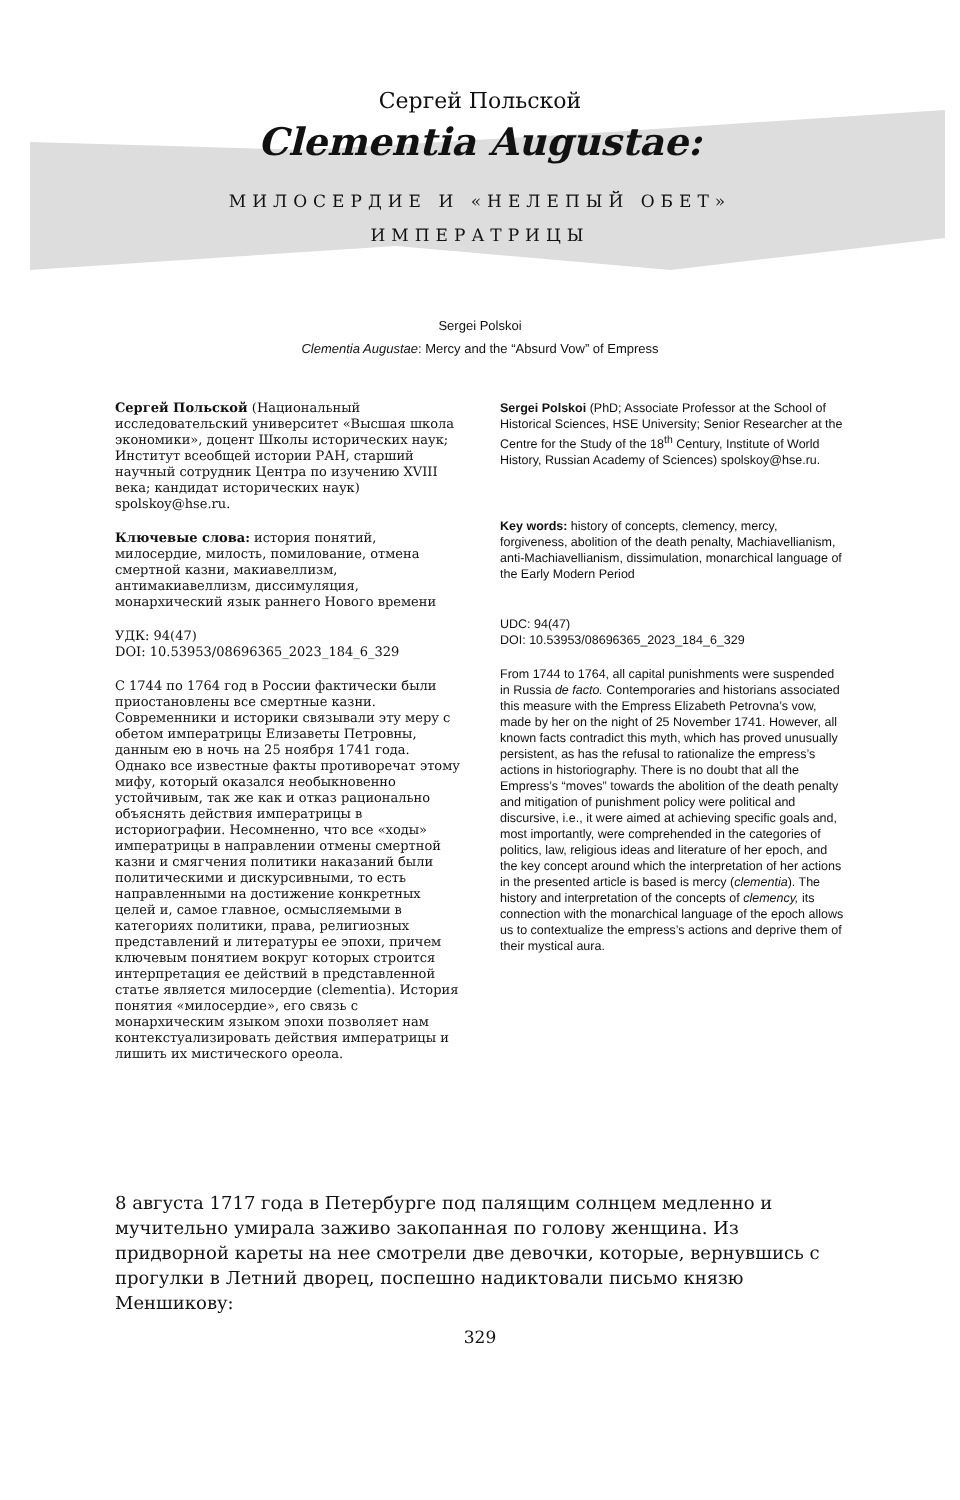Сергей Польской
Clementia Augustae:
МИЛОСЕРДИЕ И «НЕЛЕПЫЙ ОБЕТ»
ИМПЕРАТРИЦЫ
Sergei Polskoi
Clementia Augustae: Mercy and the “Absurd Vow” of Empress
Сергей Польской (Национальный исследовательский университет «Высшая школа экономики», доцент Школы исторических наук; Институт всеобщей истории РАН, старший научный сотрудник Центра по изучению XVIII века; кандидат исторических наук) spolskoy@hse.ru.
Ключевые слова: история понятий, милосердие, милость, помилование, отмена смертной казни, макиавеллизм, антимакиавеллизм, диссимуляция, монархический язык раннего Нового времени
УДК: 94(47)
DOI: 10.53953/08696365_2023_184_6_329
С 1744 по 1764 год в России фактически были приостановлены все смертные казни. Современники и историки связывали эту меру с обетом императрицы Елизаветы Петровны, данным ею в ночь на 25 ноября 1741 года. Однако все известные факты противоречат этому мифу, который оказался необыкновенно устойчивым, так же как и отказ рационально объяснять действия императрицы в историографии. Несомненно, что все «ходы» императрицы в направлении отмены смертной казни и смягчения политики наказаний были политическими и дискурсивными, то есть направленными на достижение конкретных целей и, самое главное, осмысляемыми в категориях политики, права, религиозных представлений и литературы ее эпохи, причем ключевым понятием вокруг которых строится интерпретация ее действий в представленной статье является милосердие (clementia). История понятия «милосердие», его связь с монархическим языком эпохи позволяет нам контекстуализировать действия императрицы и лишить их мистического ореола.
Sergei Polskoi (PhD; Associate Professor at the School of Historical Sciences, HSE University; Senior Researcher at the Centre for the Study of the 18<sup>th</sup> Century, Institute of World History, Russian Academy of Sciences) spolskoy@hse.ru.
Key words: history of concepts, clemency, mercy, forgiveness, abolition of the death penalty, Machiavellianism, anti-Machiavellianism, dissimulation, monarchical language of the Early Modern Period
UDC: 94(47)
DOI: 10.53953/08696365_2023_184_6_329
From 1744 to 1764, all capital punishments were suspended in Russia de facto. Contemporaries and historians associated this measure with the Empress Elizabeth Petrovna’s vow, made by her on the night of 25 November 1741. However, all known facts contradict this myth, which has proved unusually persistent, as has the refusal to rationalize the empress’s actions in historiography. There is no doubt that all the Empress’s “moves” towards the abolition of the death penalty and mitigation of punishment policy were political and discursive, i.e., it were aimed at achieving specific goals and, most importantly, were comprehended in the categories of politics, law, religious ideas and literature of her epoch, and the key concept around which the interpretation of her actions in the presented article is based is mercy (clementia). The history and interpretation of the concepts of clemency, its connection with the monarchical language of the epoch allows us to contextualize the empress’s actions and deprive them of their mystical aura.
8 августа 1717 года в Петербурге под палящим солнцем медленно и мучительно умирала заживо закопанная по голову женщина. Из придворной кареты на нее смотрели две девочки, которые, вернувшись с прогулки в Летний дворец, поспешно надиктовали письмо князю Меншикову:
329